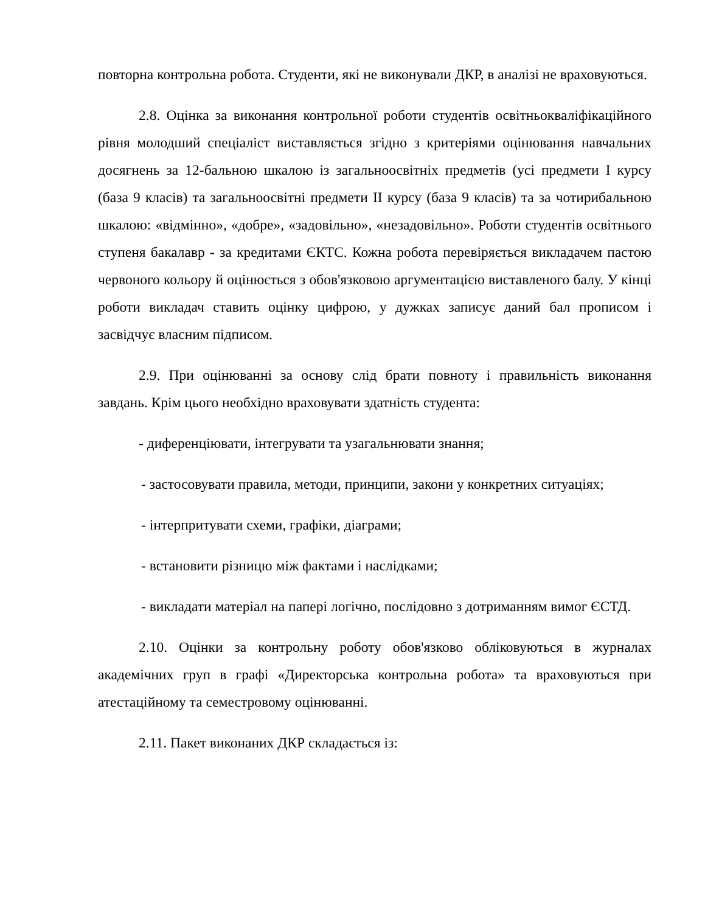повторна контрольна робота. Студенти, які не виконували ДКР, в аналізі не враховуються.
2.8. Оцінка за виконання контрольної роботи студентів освітньокваліфікаційного рівня молодший спеціаліст виставляється згідно з критеріями оцінювання навчальних досягнень за 12-бальною шкалою із загальноосвітніх предметів (усі предмети І курсу (база 9 класів) та загальноосвітні предмети ІІ курсу (база 9 класів) та за чотирибальною шкалою: «відмінно», «добре», «задовільно», «незадовільно». Роботи студентів освітнього ступеня бакалавр - за кредитами ЄКТС. Кожна робота перевіряється викладачем пастою червоного кольору й оцінюється з обов'язковою аргументацією виставленого балу. У кінці роботи викладач ставить оцінку цифрою, у дужках записує даний бал прописом і засвідчує власним підписом.
2.9. При оцінюванні за основу слід брати повноту і правильність виконання завдань. Крім цього необхідно враховувати здатність студента:
- диференціювати, інтегрувати та узагальнювати знання;
- застосовувати правила, методи, принципи, закони у конкретних ситуаціях;
- інтерпритувати схеми, графіки, діаграми;
- встановити різницю між фактами і наслідками;
- викладати матеріал на папері логічно, послідовно з дотриманням вимог ЄСТД.
2.10. Оцінки за контрольну роботу обов'язково обліковуються в журналах академічних груп в графі «Директорська контрольна робота» та враховуються при атестаційному та семестровому оцінюванні.
2.11. Пакет виконаних ДКР складається із: